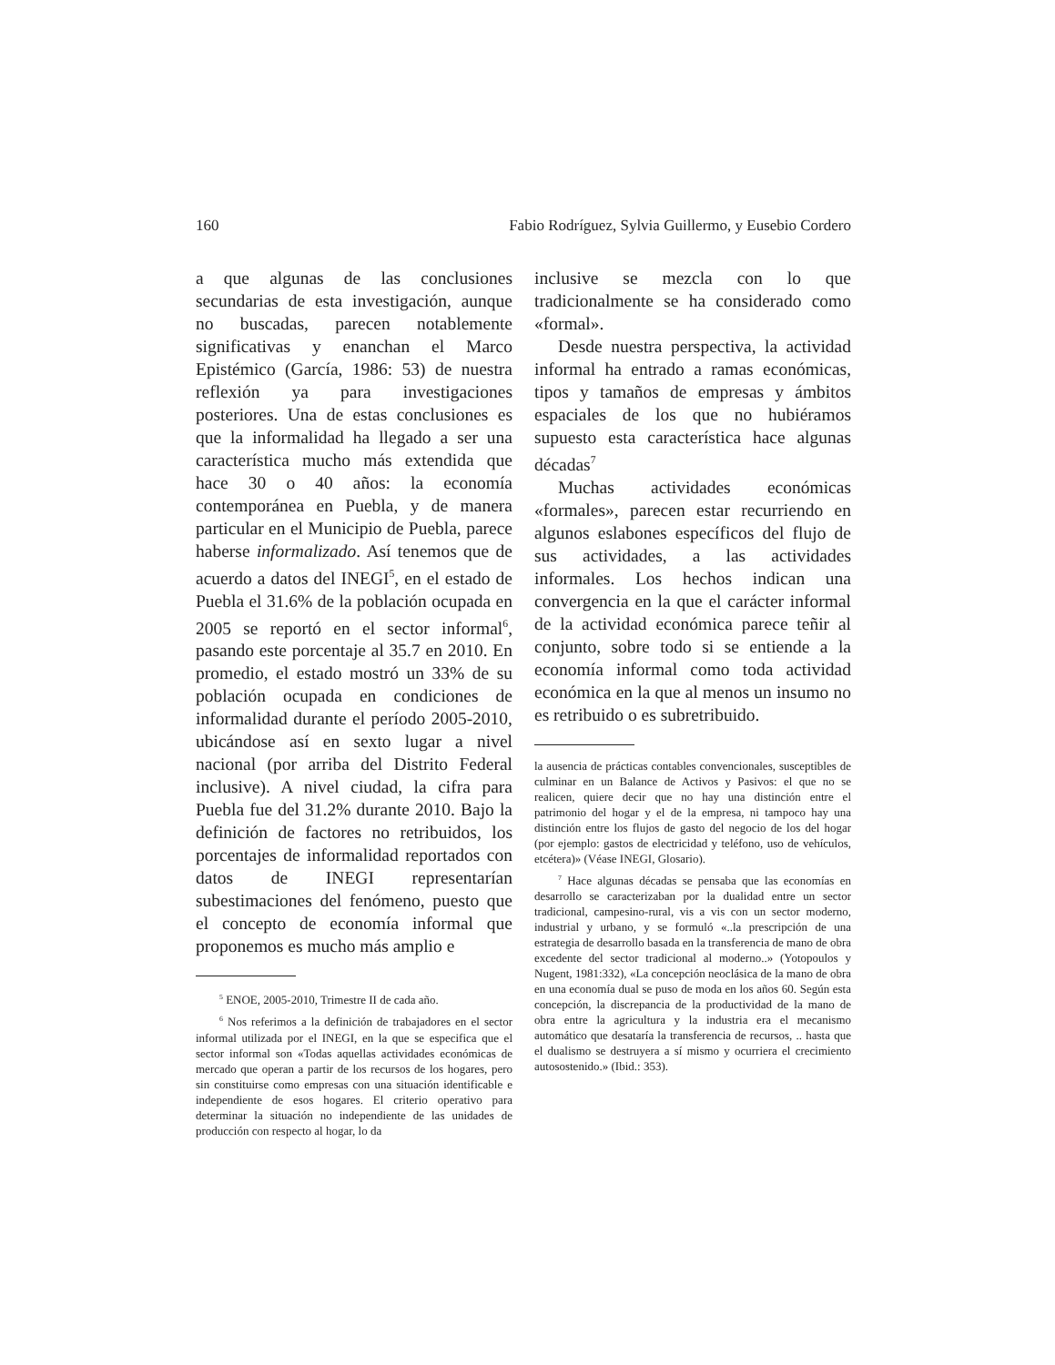160 Fabio Rodríguez, Sylvia Guillermo, y Eusebio Cordero
a que algunas de las conclusiones secundarias de esta investigación, aunque no buscadas, parecen notablemente significativas y enanchan el Marco Epistémico (García, 1986: 53) de nuestra reflexión ya para investigaciones posteriores. Una de estas conclusiones es que la informalidad ha llegado a ser una característica mucho más extendida que hace 30 o 40 años: la economía contemporánea en Puebla, y de manera particular en el Municipio de Puebla, parece haberse informalizado. Así tenemos que de acuerdo a datos del INEGI<sup>5</sup>, en el estado de Puebla el 31.6% de la población ocupada en 2005 se reportó en el sector informal<sup>6</sup>, pasando este porcentaje al 35.7 en 2010. En promedio, el estado mostró un 33% de su población ocupada en condiciones de informalidad durante el período 2005-2010, ubicándose así en sexto lugar a nivel nacional (por arriba del Distrito Federal inclusive). A nivel ciudad, la cifra para Puebla fue del 31.2% durante 2010. Bajo la definición de factores no retribuidos, los porcentajes de informalidad reportados con datos de INEGI representarían subestimaciones del fenómeno, puesto que el concepto de economía informal que proponemos es mucho más amplio e
<sup>5</sup> ENOE, 2005-2010, Trimestre II de cada año.
<sup>6</sup> Nos referimos a la definición de trabajadores en el sector informal utilizada por el INEGI, en la que se especifica que el sector informal son «Todas aquellas actividades económicas de mercado que operan a partir de los recursos de los hogares, pero sin constituirse como empresas con una situación identificable e independiente de esos hogares. El criterio operativo para determinar la situación no independiente de las unidades de producción con respecto al hogar, lo da
inclusive se mezcla con lo que tradicionalmente se ha considerado como «formal».
Desde nuestra perspectiva, la actividad informal ha entrado a ramas económicas, tipos y tamaños de empresas y ámbitos espaciales de los que no hubiéramos supuesto esta característica hace algunas décadas<sup>7</sup>
Muchas actividades económicas «formales», parecen estar recurriendo en algunos eslabones específicos del flujo de sus actividades, a las actividades informales. Los hechos indican una convergencia en la que el carácter informal de la actividad económica parece teñir al conjunto, sobre todo si se entiende a la economía informal como toda actividad económica en la que al menos un insumo no es retribuido o es subretribuido.
la ausencia de prácticas contables convencionales, susceptibles de culminar en un Balance de Activos y Pasivos: el que no se realicen, quiere decir que no hay una distinción entre el patrimonio del hogar y el de la empresa, ni tampoco hay una distinción entre los flujos de gasto del negocio de los del hogar (por ejemplo: gastos de electricidad y teléfono, uso de vehículos, etcétera)» (Véase INEGI, Glosario).
<sup>7</sup> Hace algunas décadas se pensaba que las economías en desarrollo se caracterizaban por la dualidad entre un sector tradicional, campesino-rural, vis a vis con un sector moderno, industrial y urbano, y se formuló «..la prescripción de una estrategia de desarrollo basada en la transferencia de mano de obra excedente del sector tradicional al moderno..» (Yotopoulos y Nugent, 1981:332), «La concepción neoclásica de la mano de obra en una economía dual se puso de moda en los años 60. Según esta concepción, la discrepancia de la productividad de la mano de obra entre la agricultura y la industria era el mecanismo automático que desataría la transferencia de recursos, .. hasta que el dualismo se destruyera a sí mismo y ocurriera el crecimiento autosostenido.» (Ibid.: 353).